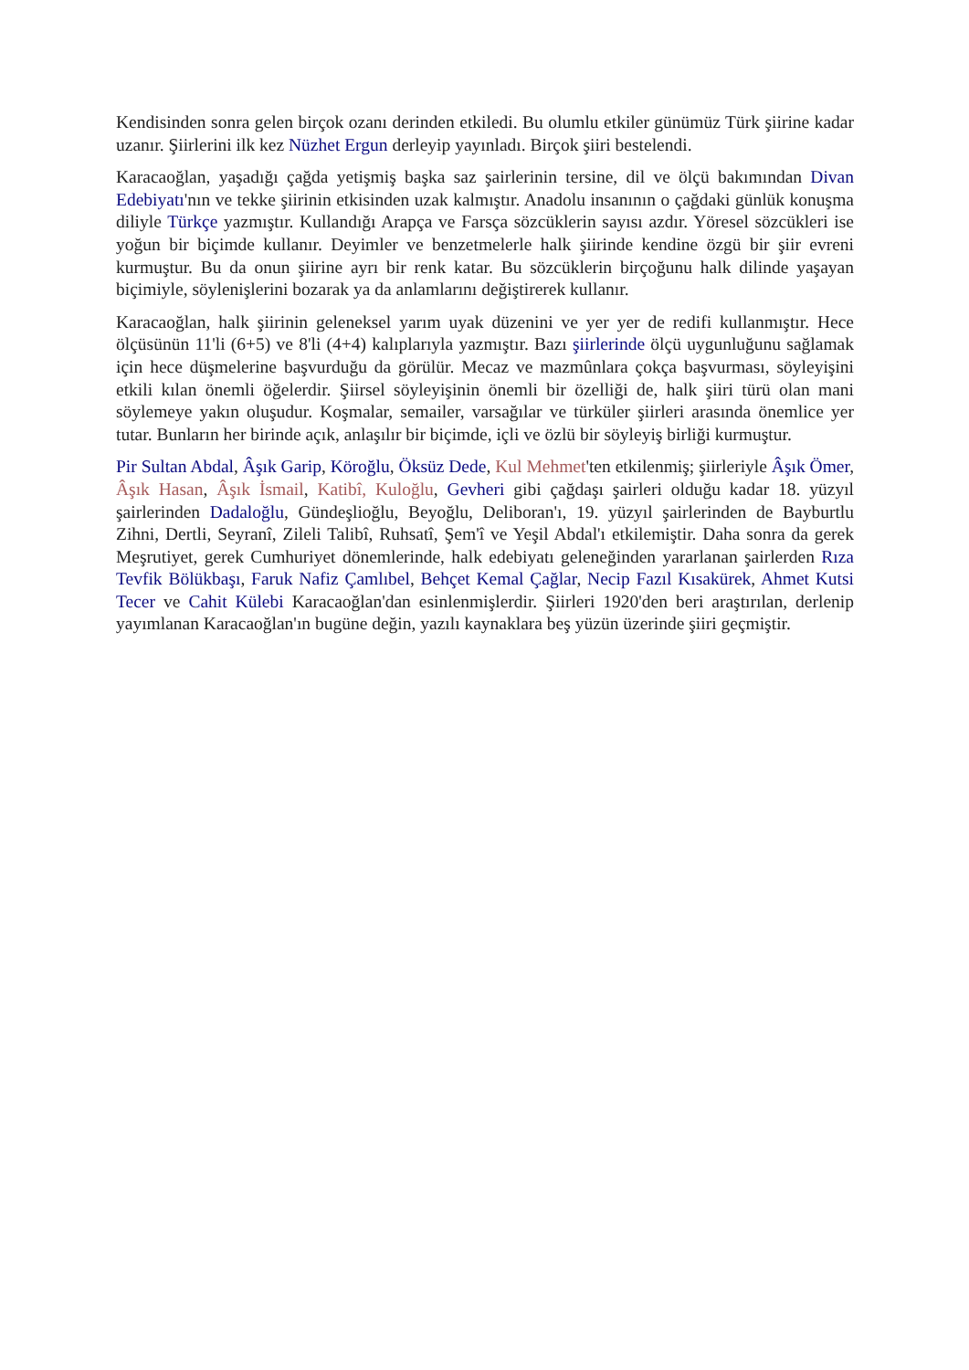Kendisinden sonra gelen birçok ozanı derinden etkiledi. Bu olumlu etkiler günümüz Türk şiirine kadar uzanır. Şiirlerini ilk kez Nüzhet Ergun derleyip yayınladı. Birçok şiiri bestelendi.
Karacaoğlan, yaşadığı çağda yetişmiş başka saz şairlerinin tersine, dil ve ölçü bakımından Divan Edebiyatı'nın ve tekke şiirinin etkisinden uzak kalmıştır. Anadolu insanının o çağdaki günlük konuşma diliyle Türkçe yazmıştır. Kullandığı Arapça ve Farsça sözcüklerin sayısı azdır. Yöresel sözcükleri ise yoğun bir biçimde kullanır. Deyimler ve benzetmelerle halk şiirinde kendine özgü bir şiir evreni kurmuştur. Bu da onun şiirine ayrı bir renk katar. Bu sözcüklerin birçoğunu halk dilinde yaşayan biçimiyle, söylenişlerini bozarak ya da anlamlarını değiştirerek kullanır.
Karacaoğlan, halk şiirinin geleneksel yarım uyak düzenini ve yer yer de redifi kullanmıştır. Hece ölçüsünün 11'li (6+5) ve 8'li (4+4) kalıplarıyla yazmıştır. Bazı şiirlerinde ölçü uygunluğunu sağlamak için hece düşmelerine başvurduğu da görülür. Mecaz ve mazmûnlara çokça başvurması, söyleyişini etkili kılan önemli öğelerdir. Şiirsel söyleyişinin önemli bir özelliği de, halk şiiri türü olan mani söylemeye yakın oluşudur. Koşmalar, semailer, varsağılar ve türküler şiirleri arasında önemlice yer tutar. Bunların her birinde açık, anlaşılır bir biçimde, içli ve özlü bir söyleyiş birliği kurmuştur.
Pir Sultan Abdal, Âşık Garip, Köroğlu, Öksüz Dede, Kul Mehmet'ten etkilenmiş; şiirleriyle Âşık Ömer, Âşık Hasan, Âşık İsmail, Katibî, Kuloğlu, Gevheri gibi çağdaşı şairleri olduğu kadar 18. yüzyıl şairlerinden Dadaloğlu, Gündeşlioğlu, Beyoğlu, Deliboran'ı, 19. yüzyıl şairlerinden de Bayburtlu Zihni, Dertli, Seyranî, Zileli Talibî, Ruhsatî, Şem'î ve Yeşil Abdal'ı etkilemiştir. Daha sonra da gerek Meşrutiyet, gerek Cumhuriyet dönemlerinde, halk edebiyatı geleneğinden yararlanan şairlerden Rıza Tevfik Bölükbaşı, Faruk Nafiz Çamlıbel, Behçet Kemal Çağlar, Necip Fazıl Kısakürek, Ahmet Kutsi Tecer ve Cahit Külebi Karacaoğlan'dan esinlenmişlerdir. Şiirleri 1920'den beri araştırılan, derlenip yayımlanan Karacaoğlan'ın bugüne değin, yazılı kaynaklara beş yüzün üzerinde şiiri geçmiştir.